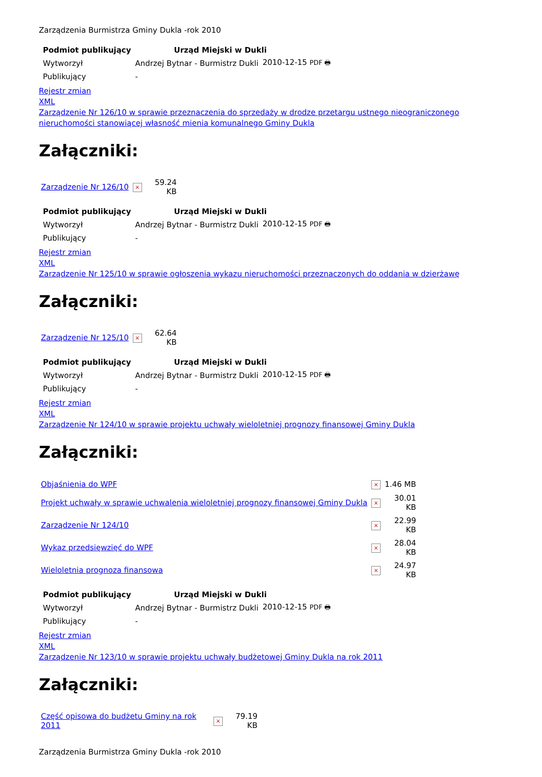Zarządzenia Burmistrza Gminy Dukla -rok 2010
| Podmiot publikujący | Urząd Miejski w Dukli | |
| --- | --- | --- |
| Wytworzył | Andrzej Bytnar - Burmistrz Dukli | 2010-12-15 PDF 🖶 |
| Publikujący | - | |
Rejestr zmian
XML
Zarządzenie Nr 126/10 w sprawie przeznaczenia do sprzedaży w drodze przetargu ustnego nieograniczonego nieruchomości stanowiącej własność mienia komunalnego Gminy Dukla
Załączniki:
| Zarządzenie Nr 126/10 | × | 59.24 KB |
| Podmiot publikujący | Urząd Miejski w Dukli | |
| --- | --- | --- |
| Wytworzył | Andrzej Bytnar - Burmistrz Dukli | 2010-12-15 PDF 🖶 |
| Publikujący | - | |
Rejestr zmian
XML
Zarządzenie Nr 125/10 w sprawie ogłoszenia wykazu nieruchomości przeznaczonych do oddania w dzierżawę
Załączniki:
| Zarządzenie Nr 125/10 | × | 62.64 KB |
| Podmiot publikujący | Urząd Miejski w Dukli | |
| --- | --- | --- |
| Wytworzył | Andrzej Bytnar - Burmistrz Dukli | 2010-12-15 PDF 🖶 |
| Publikujący | - | |
Rejestr zmian
XML
Zarządzenie Nr 124/10 w sprawie projektu uchwały wieloletniej prognozy finansowej Gminy Dukla
Załączniki:
| Objaśnienia do WPF | × | 1.46 MB |
| Projekt uchwały w sprawie uchwalenia wieloletniej prognozy finansowej Gminy Dukla | × | 30.01 KB |
| Zarządzenie Nr 124/10 | × | 22.99 KB |
| Wykaz przedsięwzięć do WPF | × | 28.04 KB |
| Wieloletnia prognoza finansowa | × | 24.97 KB |
| Podmiot publikujący | Urząd Miejski w Dukli | |
| --- | --- | --- |
| Wytworzył | Andrzej Bytnar - Burmistrz Dukli | 2010-12-15 PDF 🖶 |
| Publikujący | - | |
Rejestr zmian
XML
Zarządzenie Nr 123/10 w sprawie projektu uchwały budżetowej Gminy Dukla na rok 2011
Załączniki:
| Część opisowa do budżetu Gminy na rok 2011 | × | 79.19 KB |
Zarządzenia Burmistrza Gminy Dukla -rok 2010